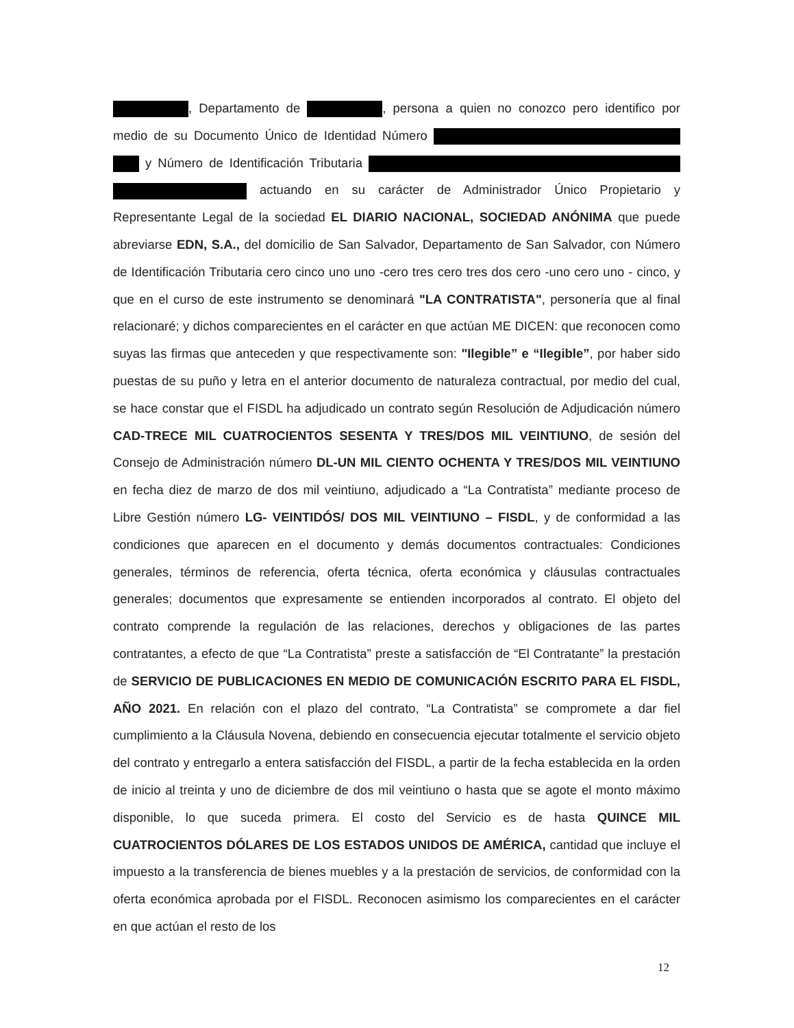, Departamento de , persona a quien no conozco pero identifico por medio de su Documento Único de Identidad Número y Número de Identificación Tributaria actuando en su carácter de Administrador Único Propietario y Representante Legal de la sociedad EL DIARIO NACIONAL, SOCIEDAD ANÓNIMA que puede abreviarse EDN, S.A., del domicilio de San Salvador, Departamento de San Salvador, con Número de Identificación Tributaria cero cinco uno uno -cero tres cero tres dos cero -uno cero uno - cinco, y que en el curso de este instrumento se denominará "LA CONTRATISTA", personería que al final relacionaré; y dichos comparecientes en el carácter en que actúan ME DICEN: que reconocen como suyas las firmas que anteceden y que respectivamente son: "Ilegible” e “Ilegible”, por haber sido puestas de su puño y letra en el anterior documento de naturaleza contractual, por medio del cual, se hace constar que el FISDL ha adjudicado un contrato según Resolución de Adjudicación número CAD-TRECE MIL CUATROCIENTOS SESENTA Y TRES/DOS MIL VEINTIUNO, de sesión del Consejo de Administración número DL-UN MIL CIENTO OCHENTA Y TRES/DOS MIL VEINTIUNO en fecha diez de marzo de dos mil veintiuno, adjudicado a “La Contratista” mediante proceso de Libre Gestión número LG- VEINTIDÓS/ DOS MIL VEINTIUNO – FISDL, y de conformidad a las condiciones que aparecen en el documento y demás documentos contractuales: Condiciones generales, términos de referencia, oferta técnica, oferta económica y cláusulas contractuales generales; documentos que expresamente se entienden incorporados al contrato. El objeto del contrato comprende la regulación de las relaciones, derechos y obligaciones de las partes contratantes, a efecto de que “La Contratista” preste a satisfacción de “El Contratante” la prestación de SERVICIO DE PUBLICACIONES EN MEDIO DE COMUNICACIÓN ESCRITO PARA EL FISDL, AÑO 2021. En relación con el plazo del contrato, “La Contratista” se compromete a dar fiel cumplimiento a la Cláusula Novena, debiendo en consecuencia ejecutar totalmente el servicio objeto del contrato y entregarlo a entera satisfacción del FISDL, a partir de la fecha establecida en la orden de inicio al treinta y uno de diciembre de dos mil veintiuno o hasta que se agote el monto máximo disponible, lo que suceda primera. El costo del Servicio es de hasta QUINCE MIL CUATROCIENTOS DÓLARES DE LOS ESTADOS UNIDOS DE AMÉRICA, cantidad que incluye el impuesto a la transferencia de bienes muebles y a la prestación de servicios, de conformidad con la oferta económica aprobada por el FISDL. Reconocen asimismo los comparecientes en el carácter en que actúan el resto de los
12